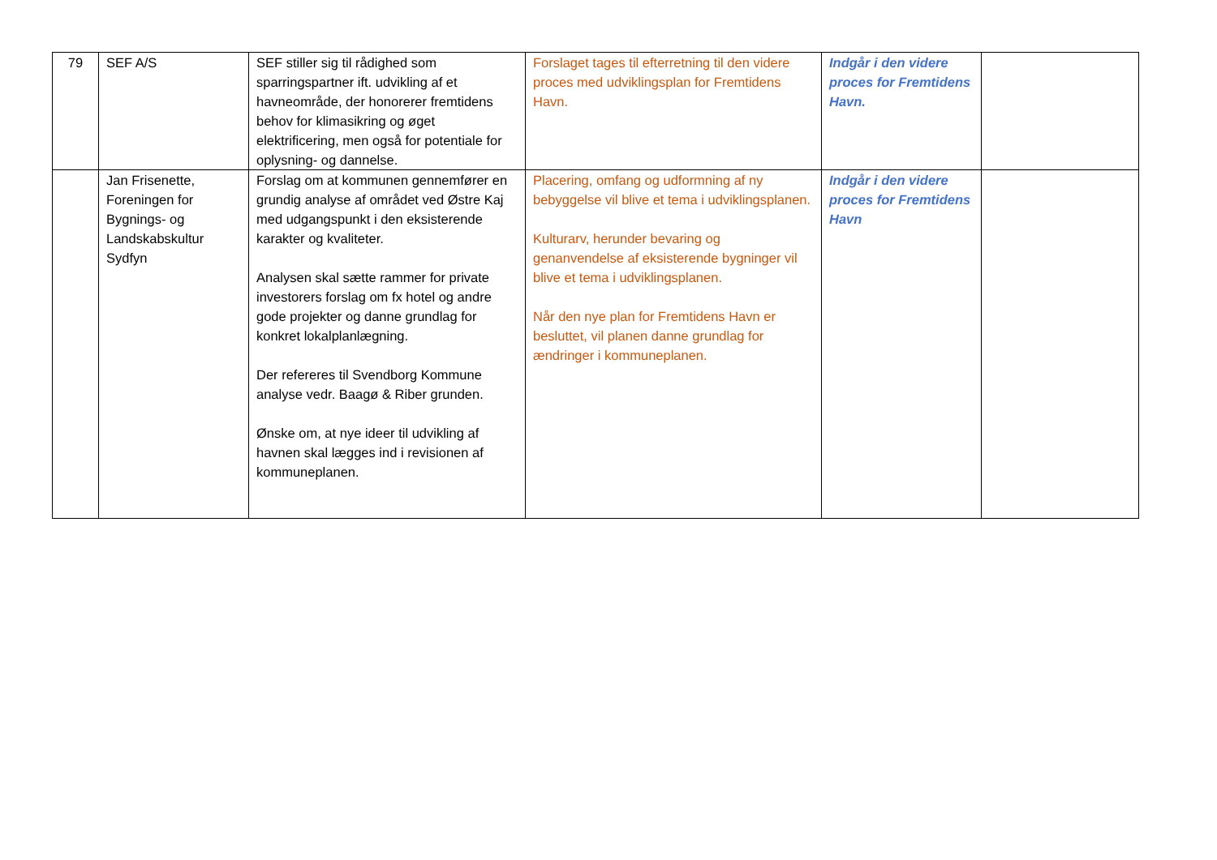| 79 | SEF A/S | SEF stiller sig til rådighed som sparringspartner ift. udvikling af et havneområde, der honorerer fremtidens behov for klimasikring og øget elektrificering, men også for potentiale for oplysning- og dannelse. | Forslaget tages til efterretning til den videre proces med udviklingsplan for Fremtidens Havn. | Indgår i den videre proces for Fremtidens Havn. | |
| | Jan Frisenette, Foreningen for Bygnings- og Landskabskultur Sydfyn | Forslag om at kommunen gennemfører en grundig analyse af området ved Østre Kaj med udgangspunkt i den eksisterende karakter og kvaliteter. Analysen skal sætte rammer for private investorers forslag om fx hotel og andre gode projekter og danne grundlag for konkret lokalplanlægning. Der refereres til Svendborg Kommune analyse vedr. Baagø & Riber grunden. Ønske om, at nye ideer til udvikling af havnen skal lægges ind i revisionen af kommuneplanen. | Placering, omfang og udformning af ny bebyggelse vil blive et tema i udviklingsplanen. Kulturarv, herunder bevaring og genanvendelse af eksisterende bygninger vil blive et tema i udviklingsplanen. Når den nye plan for Fremtidens Havn er besluttet, vil planen danne grundlag for ændringer i kommuneplanen. | Indgår i den videre proces for Fremtidens Havn | |